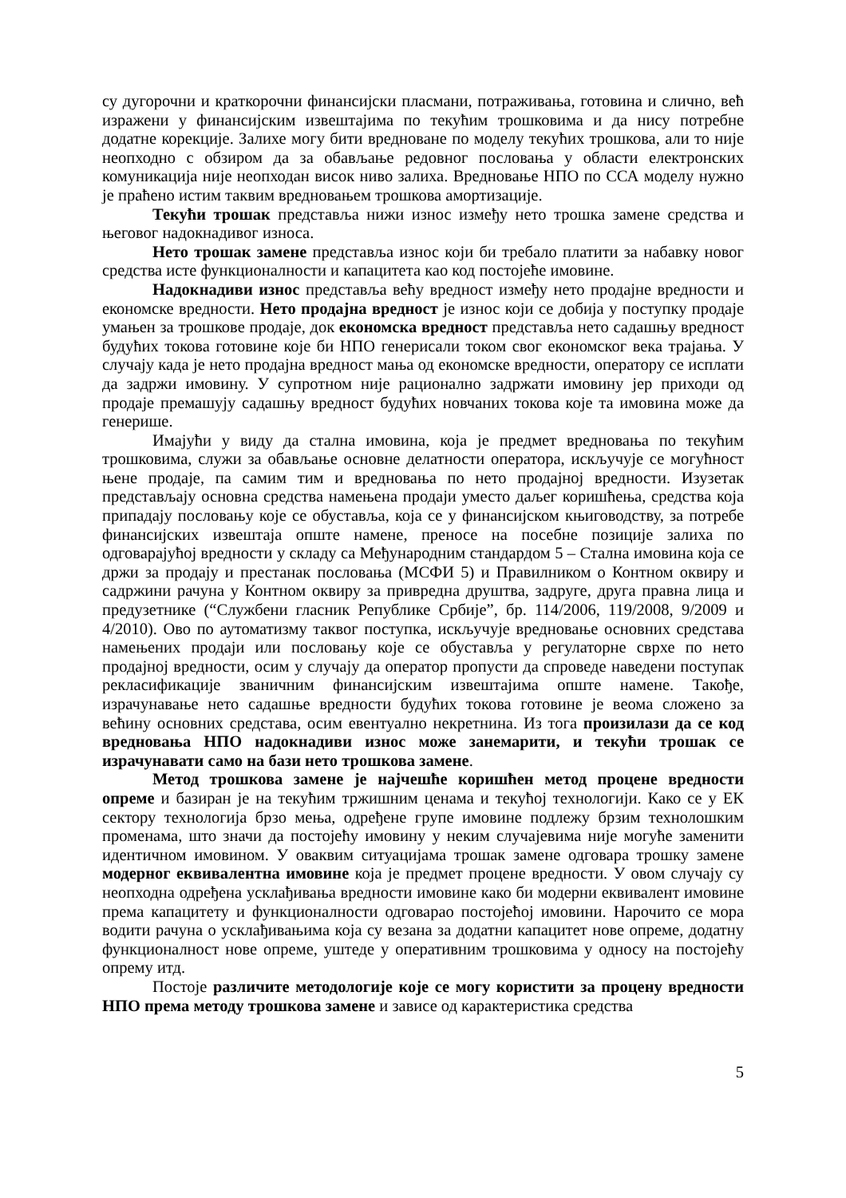су дугорочни и краткорочни финансијски пласмани, потраживања, готовина и слично, већ изражени у финансијским извештајима по текућим трошковима и да нису потребне додатне корекције. Залихе могу бити вредноване по моделу текућих трошкова, али то није неопходно с обзиром да за обављање редовног пословања у области електронских комуникација није неопходан висок ниво залиха. Вредновање НПО по ССА моделу нужно је праћено истим таквим вредновањем трошкова амортизације.
Текући трошак представља нижи износ између нето трошка замене средства и његовог надокнадивог износа.
Нето трошак замене представља износ који би требало платити за набавку новог средства исте функционалности и капацитета као код постојеће имовине.
Надокнадиви износ представља већу вредност између нето продајне вредности и економске вредности. Нето продајна вредност је износ који се добија у поступку продаје умањен за трошкове продаје, док економска вредност представља нето садашњу вредност будућих токова готовине које би НПО генерисали током свог економског века трајања. У случају када је нето продајна вредност мања од економске вредности, оператору се исплати да задржи имовину. У супротном није рационално задржати имовину јер приходи од продаје премашују садашњу вредност будућих новчаних токова које та имовина може да генерише.
Имајући у виду да стална имовина, која је предмет вредновања по текућим трошковима, служи за обављање основне делатности оператора, искључује се могућност њене продаје, па самим тим и вредновања по нето продајној вредности. Изузетак представљају основна средства намењена продаји уместо даљег коришћења, средства која припадају пословању које се обуставља, која се у финансијском књиговодству, за потребе финансијских извештаја опште намене, преносе на посебне позиције залиха по одговарајућој вредности у складу са Међународним стандардом 5 – Стална имовина која се држи за продају и престанак пословања (МСФИ 5) и Правилником о Контном оквиру и садржини рачуна у Контном оквиру за привредна друштва, задруге, друга правна лица и предузетнике (“Службени гласник Републике Србије”, бр. 114/2006, 119/2008, 9/2009 и 4/2010). Ово по аутоматизму таквог поступка, искључује вредновање основних средстава намењених продаји или пословању које се обуставља у регулаторне сврхе по нето продајној вредности, осим у случају да оператор пропусти да спроведе наведени поступак рекласификације званичним финансијским извештајима опште намене. Такође, израчунавање нето садашње вредности будућих токова готовине је веома сложено за већину основних средстава, осим евентуално некретнина. Из тога произилази да се код вредновања НПО надокнадиви износ може занемарити, и текући трошак се израчунавати само на бази нето трошкова замене.
Метод трошкова замене је најчешће коришћен метод процене вредности опреме и базиран је на текућим тржишним ценама и текућој технологији. Како се у ЕК сектору технологија брзо мења, одређене групе имовине подлежу брзим технолошким променама, што значи да постојећу имовину у неким случајевима није могуће заменити идентичном имовином. У оваквим ситуацијама трошак замене одговара трошку замене модерног еквивалентна имовине која је предмет процене вредности. У овом случају су неопходна одређена усклађивања вредности имовине како би модерни еквивалент имовине према капацитету и функционалности одговарао постојећој имовини. Нарочито се мора водити рачуна о усклађивањима која су везана за додатни капацитет нове опреме, додатну функционалност нове опреме, уштеде у оперативним трошковима у односу на постојећу опрему итд.
Постоје различите методологије које се могу користити за процену вредности НПО према методу трошкова замене и зависе од карактеристика средства
5